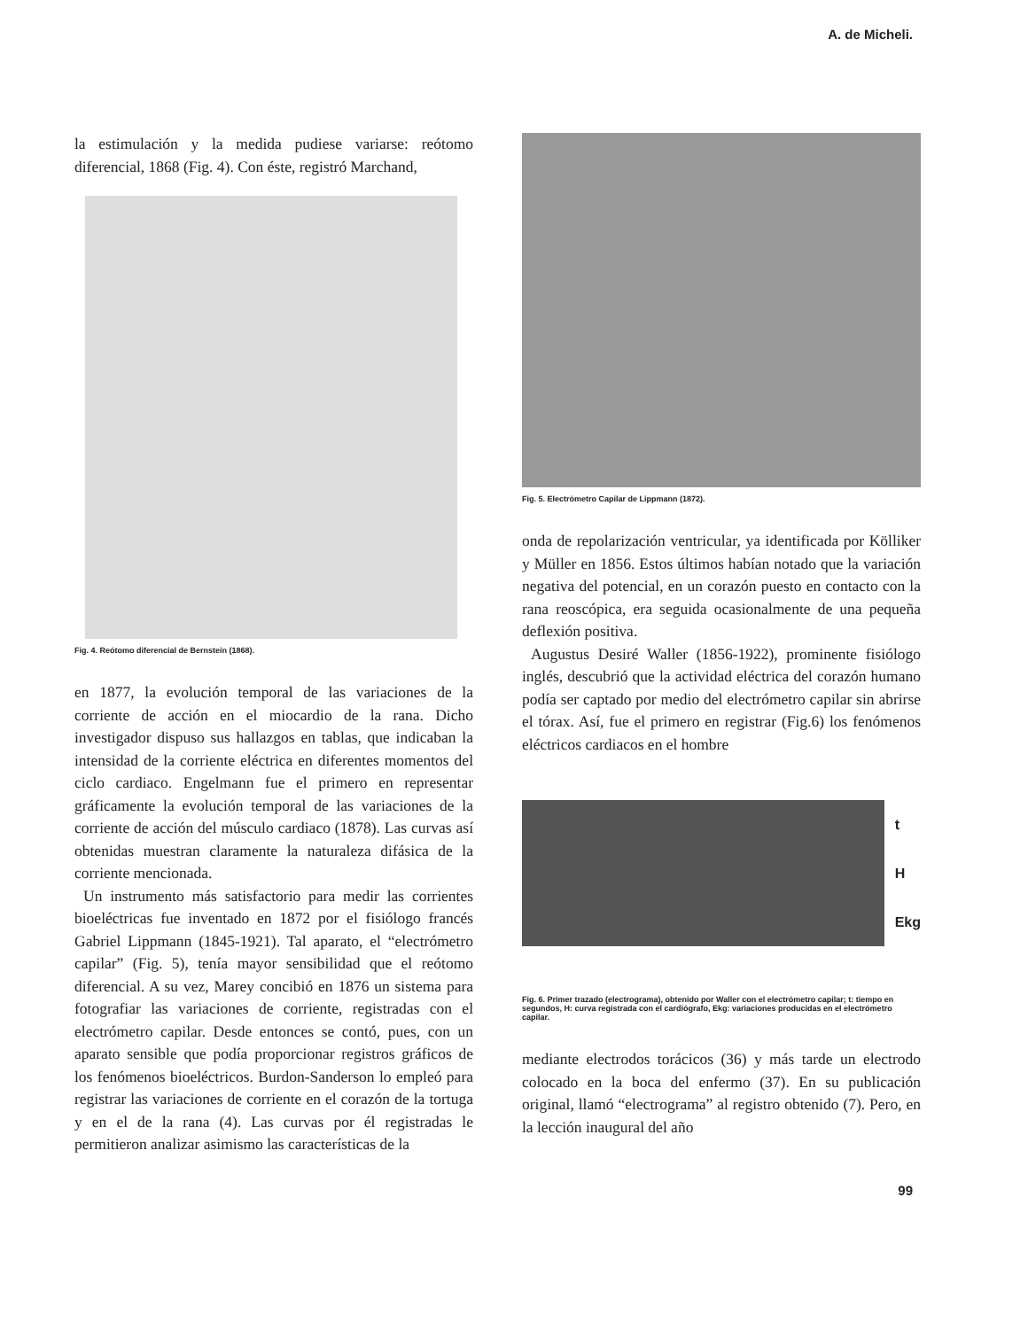A. de Micheli.
la estimulación y la medida pudiese variarse: reótomo diferencial, 1868 (Fig. 4). Con éste, registró Marchand,
Fig. 4. Reótomo diferencial de Bernstein (1868).
en 1877, la evolución temporal de las variaciones de la corriente de acción en el miocardio de la rana. Dicho investigador dispuso sus hallazgos en tablas, que indicaban la intensidad de la corriente eléctrica en diferentes momentos del ciclo cardiaco. Engelmann fue el primero en representar gráficamente la evolución temporal de las variaciones de la corriente de acción del músculo cardiaco (1878). Las curvas así obtenidas muestran claramente la naturaleza difásica de la corriente mencionada.
Un instrumento más satisfactorio para medir las corrientes bioeléctricas fue inventado en 1872 por el fisiólogo francés Gabriel Lippmann (1845-1921). Tal aparato, el “electrómetro capilar” (Fig. 5), tenía mayor sensibilidad que el reótomo diferencial. A su vez, Marey concibió en 1876 un sistema para fotografiar las variaciones de corriente, registradas con el electrómetro capilar. Desde entonces se contó, pues, con un aparato sensible que podía proporcionar registros gráficos de los fenómenos bioeléctricos. Burdon-Sanderson lo empleó para registrar las variaciones de corriente en el corazón de la tortuga y en el de la rana (4). Las curvas por él registradas le permitieron analizar asimismo las características de la
Fig. 5. Electrómetro Capilar de Lippmann (1872).
onda de repolarización ventricular, ya identificada por Kölliker y Müller en 1856. Estos últimos habían notado que la variación negativa del potencial, en un corazón puesto en contacto con la rana reoscópica, era seguida ocasionalmente de una pequeña deflexión positiva.
Augustus Desiré Waller (1856-1922), prominente fisiólogo inglés, descubrió que la actividad eléctrica del corazón humano podía ser captado por medio del electrómetro capilar sin abrirse el tórax. Así, fue el primero en registrar (Fig.6) los fenómenos eléctricos cardiacos en el hombre
t
H
Ekg
Fig. 6. Primer trazado (electrograma), obtenido por Waller con el electrómetro capilar; t: tiempo en segundos, H: curva registrada con el cardiógrafo, Ekg: variaciones producidas en el electrómetro capilar.
mediante electrodos torácicos (36) y más tarde un electrodo colocado en la boca del enfermo (37). En su publicación original, llamó “electrograma” al registro obtenido (7). Pero, en la lección inaugural del año
99